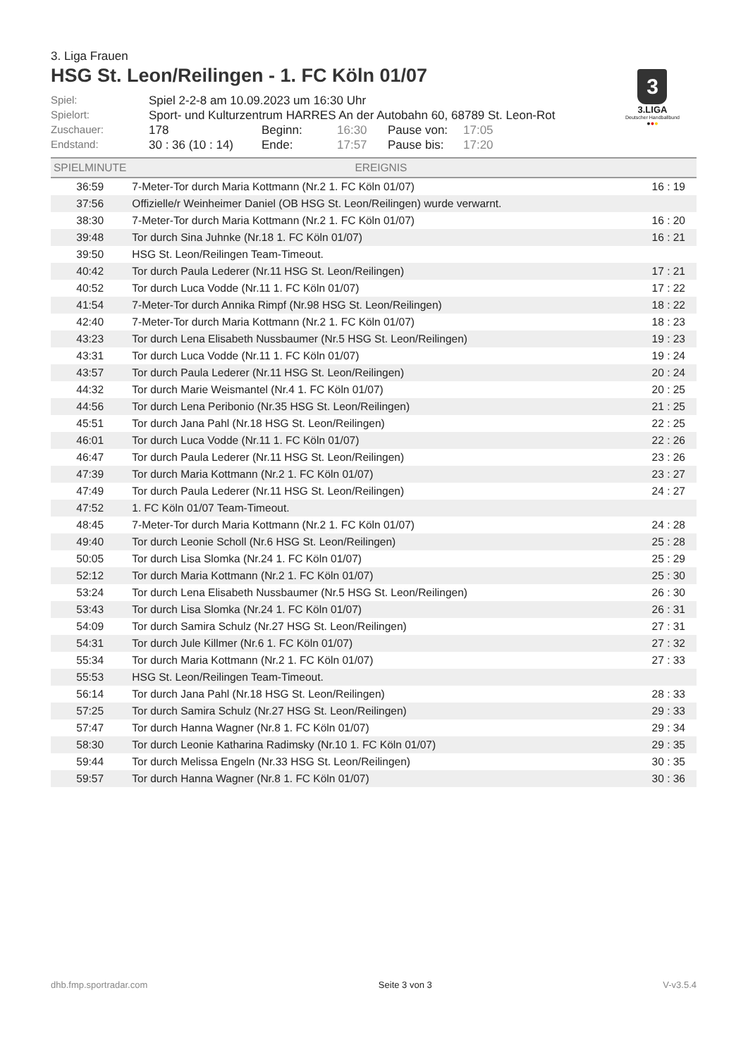3. Liga Frauen
HSG St. Leon/Reilingen - 1. FC Köln 01/07
3
3.LIGA
Deutscher Handballbund
●●●
| Spiel: | Spiel 2-2-8 am 10.09.2023 um 16:30 Uhr | | | | |
| Spielort: | Sport- und Kulturzentrum HARRES An der Autobahn 60, 68789 St. Leon-Rot | | | | |
| Zuschauer: | 178 | Beginn: | 16:30 | Pause von: | 17:05 |
| Endstand: | 30 : 36 (10 : 14) | Ende: | 17:57 | Pause bis: | 17:20 |
| SPIELMINUTE | EREIGNIS | |
| --- | --- | --- |
| 36:59 | 7-Meter-Tor durch Maria Kottmann (Nr.2 1. FC Köln 01/07) | 16 : 19 |
| 37:56 | Offizielle/r Weinheimer Daniel (OB HSG St. Leon/Reilingen) wurde verwarnt. | |
| 38:30 | 7-Meter-Tor durch Maria Kottmann (Nr.2 1. FC Köln 01/07) | 16 : 20 |
| 39:48 | Tor durch Sina Juhnke (Nr.18 1. FC Köln 01/07) | 16 : 21 |
| 39:50 | HSG St. Leon/Reilingen Team-Timeout. | |
| 40:42 | Tor durch Paula Lederer (Nr.11 HSG St. Leon/Reilingen) | 17 : 21 |
| 40:52 | Tor durch Luca Vodde (Nr.11 1. FC Köln 01/07) | 17 : 22 |
| 41:54 | 7-Meter-Tor durch Annika Rimpf (Nr.98 HSG St. Leon/Reilingen) | 18 : 22 |
| 42:40 | 7-Meter-Tor durch Maria Kottmann (Nr.2 1. FC Köln 01/07) | 18 : 23 |
| 43:23 | Tor durch Lena Elisabeth Nussbaumer (Nr.5 HSG St. Leon/Reilingen) | 19 : 23 |
| 43:31 | Tor durch Luca Vodde (Nr.11 1. FC Köln 01/07) | 19 : 24 |
| 43:57 | Tor durch Paula Lederer (Nr.11 HSG St. Leon/Reilingen) | 20 : 24 |
| 44:32 | Tor durch Marie Weismantel (Nr.4 1. FC Köln 01/07) | 20 : 25 |
| 44:56 | Tor durch Lena Peribonio (Nr.35 HSG St. Leon/Reilingen) | 21 : 25 |
| 45:51 | Tor durch Jana Pahl (Nr.18 HSG St. Leon/Reilingen) | 22 : 25 |
| 46:01 | Tor durch Luca Vodde (Nr.11 1. FC Köln 01/07) | 22 : 26 |
| 46:47 | Tor durch Paula Lederer (Nr.11 HSG St. Leon/Reilingen) | 23 : 26 |
| 47:39 | Tor durch Maria Kottmann (Nr.2 1. FC Köln 01/07) | 23 : 27 |
| 47:49 | Tor durch Paula Lederer (Nr.11 HSG St. Leon/Reilingen) | 24 : 27 |
| 47:52 | 1. FC Köln 01/07 Team-Timeout. | |
| 48:45 | 7-Meter-Tor durch Maria Kottmann (Nr.2 1. FC Köln 01/07) | 24 : 28 |
| 49:40 | Tor durch Leonie Scholl (Nr.6 HSG St. Leon/Reilingen) | 25 : 28 |
| 50:05 | Tor durch Lisa Slomka (Nr.24 1. FC Köln 01/07) | 25 : 29 |
| 52:12 | Tor durch Maria Kottmann (Nr.2 1. FC Köln 01/07) | 25 : 30 |
| 53:24 | Tor durch Lena Elisabeth Nussbaumer (Nr.5 HSG St. Leon/Reilingen) | 26 : 30 |
| 53:43 | Tor durch Lisa Slomka (Nr.24 1. FC Köln 01/07) | 26 : 31 |
| 54:09 | Tor durch Samira Schulz (Nr.27 HSG St. Leon/Reilingen) | 27 : 31 |
| 54:31 | Tor durch Jule Killmer (Nr.6 1. FC Köln 01/07) | 27 : 32 |
| 55:34 | Tor durch Maria Kottmann (Nr.2 1. FC Köln 01/07) | 27 : 33 |
| 55:53 | HSG St. Leon/Reilingen Team-Timeout. | |
| 56:14 | Tor durch Jana Pahl (Nr.18 HSG St. Leon/Reilingen) | 28 : 33 |
| 57:25 | Tor durch Samira Schulz (Nr.27 HSG St. Leon/Reilingen) | 29 : 33 |
| 57:47 | Tor durch Hanna Wagner (Nr.8 1. FC Köln 01/07) | 29 : 34 |
| 58:30 | Tor durch Leonie Katharina Radimsky (Nr.10 1. FC Köln 01/07) | 29 : 35 |
| 59:44 | Tor durch Melissa Engeln (Nr.33 HSG St. Leon/Reilingen) | 30 : 35 |
| 59:57 | Tor durch Hanna Wagner (Nr.8 1. FC Köln 01/07) | 30 : 36 |
dhb.fmp.sportradar.com Seite 3 von 3 V-v3.5.4